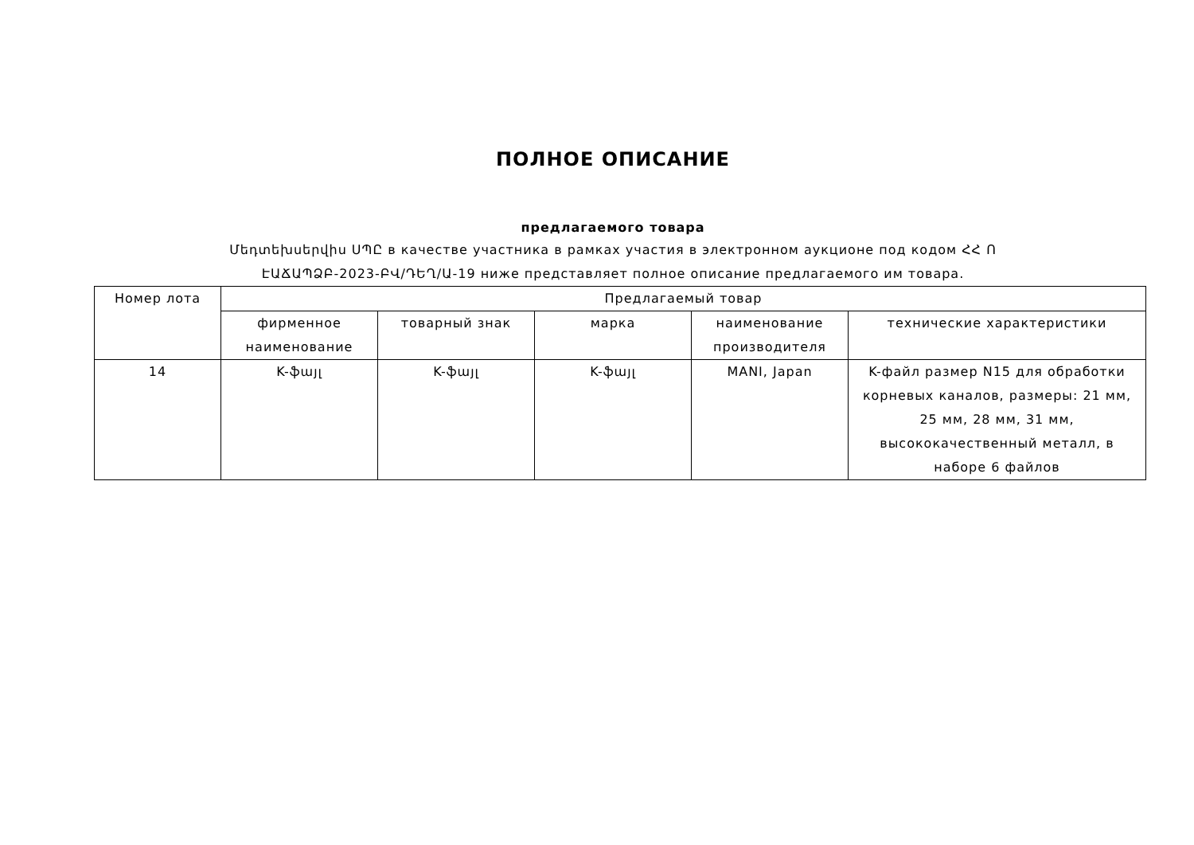ПОЛНОЕ ОПИСАНИЕ
предлагаемого товара
Մեդտեխսերվիս ՍՊԸ в качестве участника в рамках участия в электронном аукционе под кодом ՀՀ Ո ԷԱՃԱՊՁԲ-2023-ԲՎ/ԴԵՂ/Ա-19 ниже представляет полное описание предлагаемого им товара.
| Номер лота | Предлагаемый товар | | | | |
| --- | --- | --- | --- | --- | --- |
| | фирменное наименование | товарный знак | марка | наименование производителя | технические характеристики |
| 14 | K-ֆայլ | K-ֆայլ | K-ֆայլ | MANI, Japan | K-файл размер N15 для обработки корневых каналов, размеры: 21 мм, 25 мм, 28 мм, 31 мм, высококачественный металл, в наборе 6 файлов |